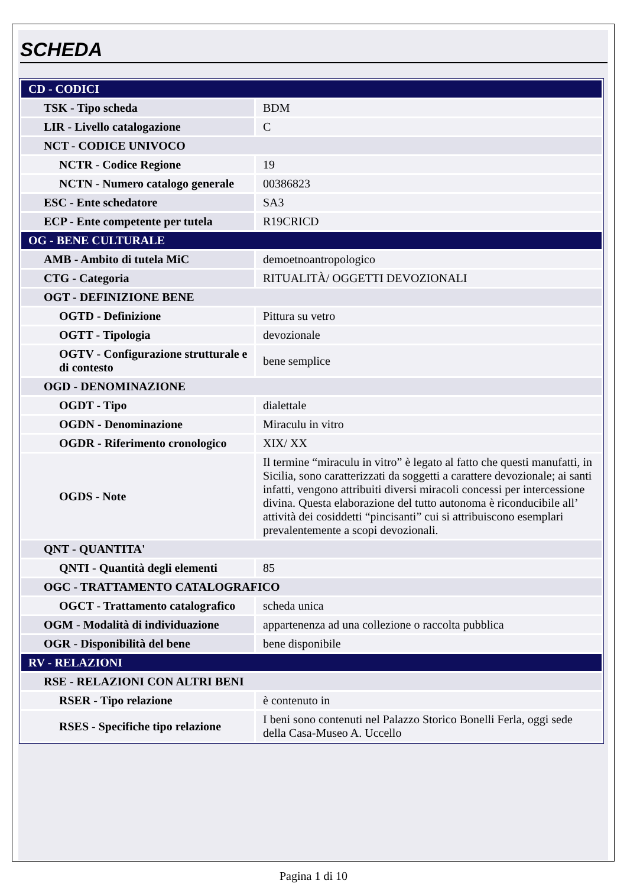SCHEDA
| CD - CODICI | |
| TSK - Tipo scheda | BDM |
| LIR - Livello catalogazione | C |
| NCT - CODICE UNIVOCO | |
| NCTR - Codice Regione | 19 |
| NCTN - Numero catalogo generale | 00386823 |
| ESC - Ente schedatore | SA3 |
| ECP - Ente competente per tutela | R19CRICD |
| OG - BENE CULTURALE | |
| AMB - Ambito di tutela MiC | demoetnoantropologico |
| CTG - Categoria | RITUALITÀ/ OGGETTI DEVOZIONALI |
| OGT - DEFINIZIONE BENE | |
| OGTD - Definizione | Pittura su vetro |
| OGTT - Tipologia | devozionale |
| OGTV - Configurazione strutturale e di contesto | bene semplice |
| OGD - DENOMINAZIONE | |
| OGDT - Tipo | dialettale |
| OGDN - Denominazione | Miraculu in vitro |
| OGDR - Riferimento cronologico | XIX/ XX |
| OGDS - Note | Il termine “miraculu in vitro” è legato al fatto che questi manufatti, in Sicilia, sono caratterizzati da soggetti a carattere devozionale; ai santi infatti, vengono attribuiti diversi miracoli concessi per intercessione divina. Questa elaborazione del tutto autonoma è riconducibile all’ attività dei cosiddetti “pincisanti” cui si attribuiscono esemplari prevalentemente a scopi devozionali. |
| QNT - QUANTITA' | |
| QNTI - Quantità degli elementi | 85 |
| OGC - TRATTAMENTO CATALOGRAFICO | |
| OGCT - Trattamento catalografico | scheda unica |
| OGM - Modalità di individuazione | appartenenza ad una collezione o raccolta pubblica |
| OGR - Disponibilità del bene | bene disponibile |
| RV - RELAZIONI | |
| RSE - RELAZIONI CON ALTRI BENI | |
| RSER - Tipo relazione | è contenuto in |
| RSES - Specifiche tipo relazione | I beni sono contenuti nel Palazzo Storico Bonelli Ferla, oggi sede della Casa-Museo A. Uccello |
Pagina 1 di 10